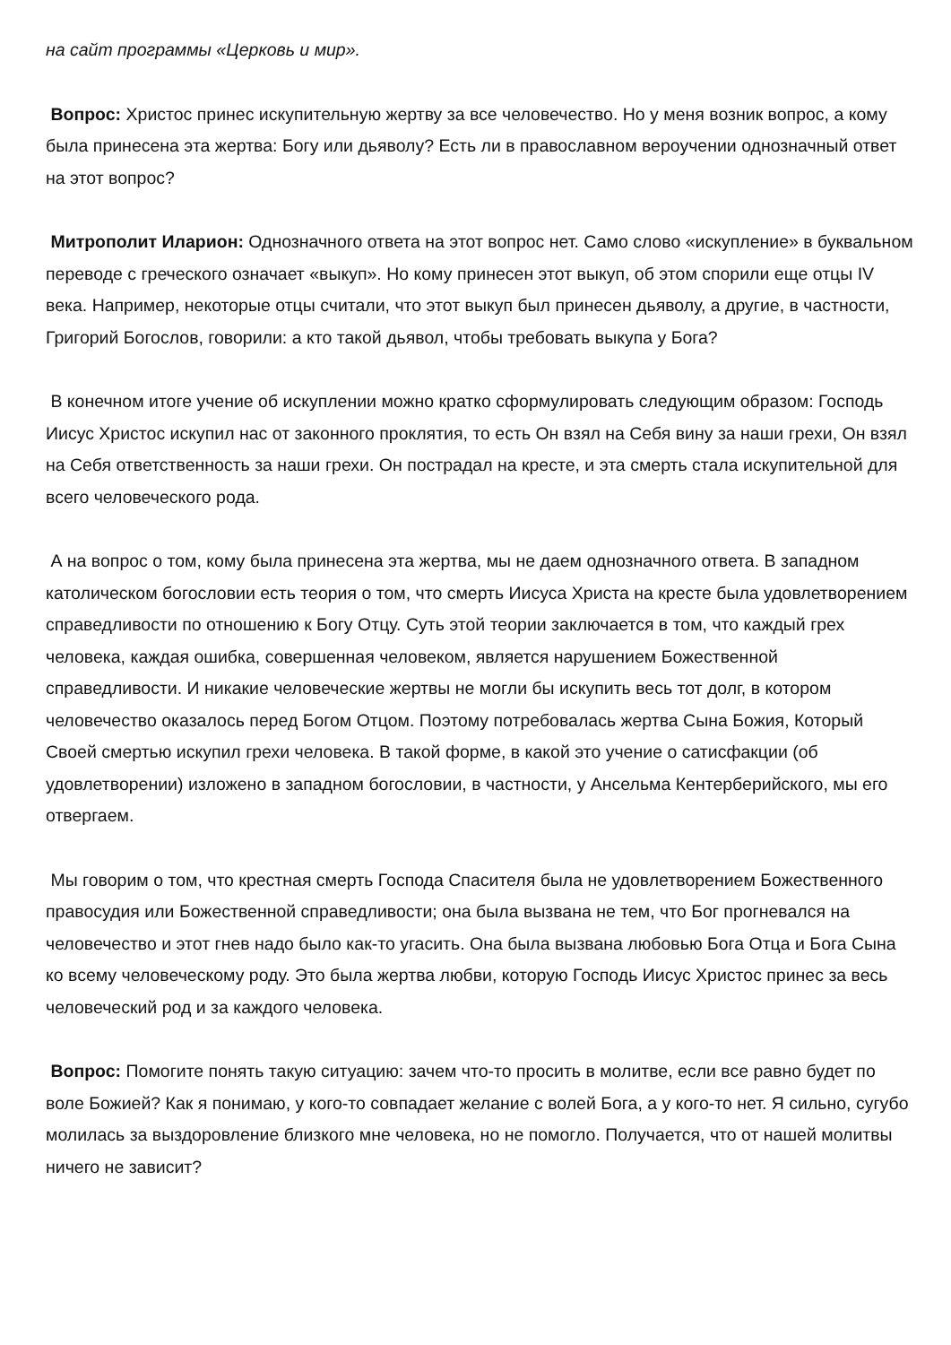на сайт программы «Церковь и мир».
Вопрос: Христос принес искупительную жертву за все человечество. Но у меня возник вопрос, а кому была принесена эта жертва: Богу или дьяволу? Есть ли в православном вероучении однозначный ответ на этот вопрос?
Митрополит Иларион: Однозначного ответа на этот вопрос нет. Само слово «искупление» в буквальном переводе с греческого означает «выкуп». Но кому принесен этот выкуп, об этом спорили еще отцы IV века. Например, некоторые отцы считали, что этот выкуп был принесен дьяволу, а другие, в частности, Григорий Богослов, говорили: а кто такой дьявол, чтобы требовать выкупа у Бога?
В конечном итоге учение об искуплении можно кратко сформулировать следующим образом: Господь Иисус Христос искупил нас от законного проклятия, то есть Он взял на Себя вину за наши грехи, Он взял на Себя ответственность за наши грехи. Он пострадал на кресте, и эта смерть стала искупительной для всего человеческого рода.
А на вопрос о том, кому была принесена эта жертва, мы не даем однозначного ответа. В западном католическом богословии есть теория о том, что смерть Иисуса Христа на кресте была удовлетворением справедливости по отношению к Богу Отцу. Суть этой теории заключается в том, что каждый грех человека, каждая ошибка, совершенная человеком, является нарушением Божественной справедливости. И никакие человеческие жертвы не могли бы искупить весь тот долг, в котором человечество оказалось перед Богом Отцом. Поэтому потребовалась жертва Сына Божия, Который Своей смертью искупил грехи человека. В такой форме, в какой это учение о сатисфакции (об удовлетворении) изложено в западном богословии, в частности, у Ансельма Кентерберийского, мы его отвергаем.
Мы говорим о том, что крестная смерть Господа Спасителя была не удовлетворением Божественного правосудия или Божественной справедливости; она была вызвана не тем, что Бог прогневался на человечество и этот гнев надо было как-то угасить. Она была вызвана любовью Бога Отца и Бога Сына ко всему человеческому роду. Это была жертва любви, которую Господь Иисус Христос принес за весь человеческий род и за каждого человека.
Вопрос: Помогите понять такую ситуацию: зачем что-то просить в молитве, если все равно будет по воле Божией? Как я понимаю, у кого-то совпадает желание с волей Бога, а у кого-то нет. Я сильно, сугубо молилась за выздоровление близкого мне человека, но не помогло. Получается, что от нашей молитвы ничего не зависит?